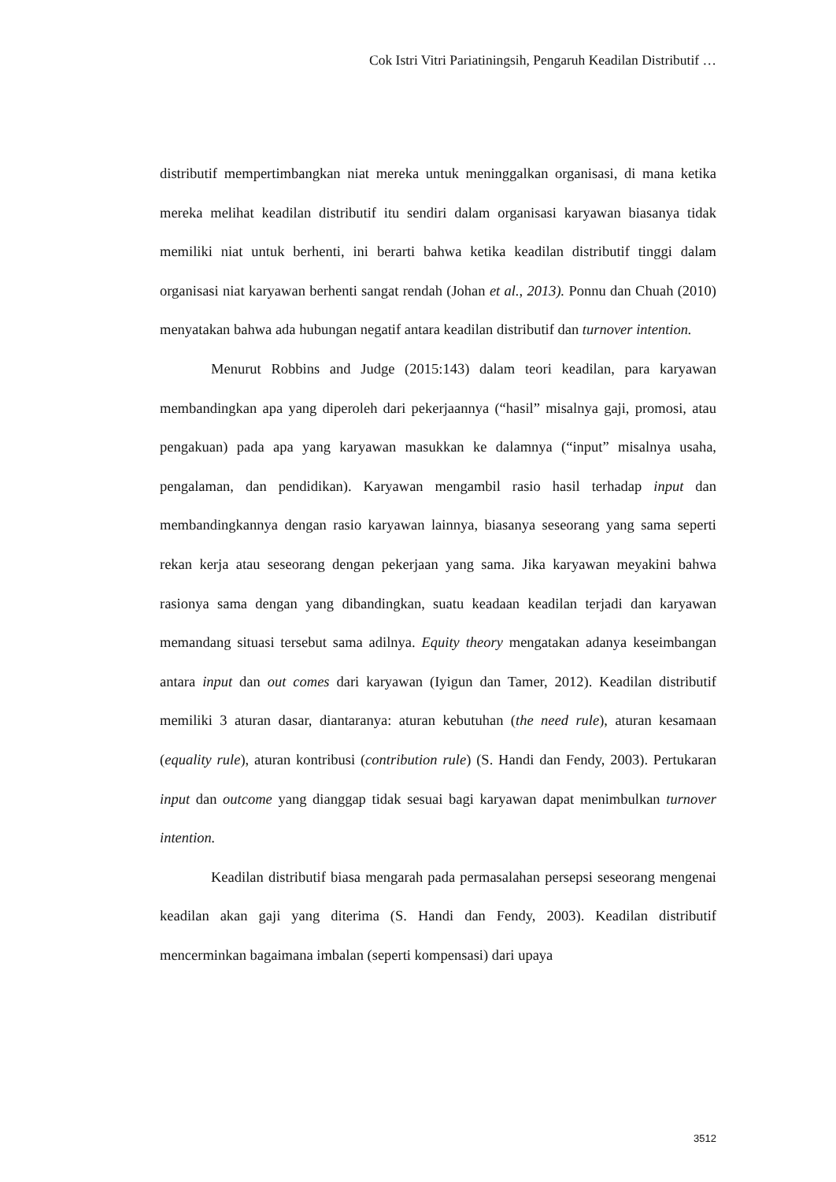Cok Istri Vitri Pariatiningsih, Pengaruh Keadilan Distributif …
distributif mempertimbangkan niat mereka untuk meninggalkan organisasi, di mana ketika mereka melihat keadilan distributif itu sendiri dalam organisasi karyawan biasanya tidak memiliki niat untuk berhenti, ini berarti bahwa ketika keadilan distributif tinggi dalam organisasi niat karyawan berhenti sangat rendah (Johan et al., 2013). Ponnu dan Chuah (2010) menyatakan bahwa ada hubungan negatif antara keadilan distributif dan turnover intention.
Menurut Robbins and Judge (2015:143) dalam teori keadilan, para karyawan membandingkan apa yang diperoleh dari pekerjaannya (“hasil” misalnya gaji, promosi, atau pengakuan) pada apa yang karyawan masukkan ke dalamnya (“input” misalnya usaha, pengalaman, dan pendidikan). Karyawan mengambil rasio hasil terhadap input dan membandingkannya dengan rasio karyawan lainnya, biasanya seseorang yang sama seperti rekan kerja atau seseorang dengan pekerjaan yang sama. Jika karyawan meyakini bahwa rasionya sama dengan yang dibandingkan, suatu keadaan keadilan terjadi dan karyawan memandang situasi tersebut sama adilnya. Equity theory mengatakan adanya keseimbangan antara input dan out comes dari karyawan (Iyigun dan Tamer, 2012). Keadilan distributif memiliki 3 aturan dasar, diantaranya: aturan kebutuhan (the need rule), aturan kesamaan (equality rule), aturan kontribusi (contribution rule) (S. Handi dan Fendy, 2003). Pertukaran input dan outcome yang dianggap tidak sesuai bagi karyawan dapat menimbulkan turnover intention.
Keadilan distributif biasa mengarah pada permasalahan persepsi seseorang mengenai keadilan akan gaji yang diterima (S. Handi dan Fendy, 2003). Keadilan distributif mencerminkan bagaimana imbalan (seperti kompensasi) dari upaya
3512